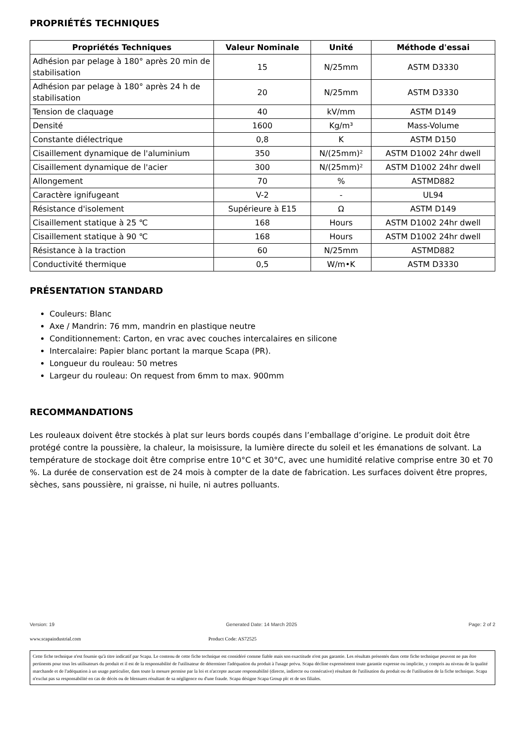PROPRIÉTÉS TECHNIQUES
| Propriétés Techniques | Valeur Nominale | Unité | Méthode d'essai |
| --- | --- | --- | --- |
| Adhésion par pelage à 180° après 20 min de stabilisation | 15 | N/25mm | ASTM D3330 |
| Adhésion par pelage à 180° après 24 h de stabilisation | 20 | N/25mm | ASTM D3330 |
| Tension de claquage | 40 | kV/mm | ASTM D149 |
| Densité | 1600 | Kg/m³ | Mass-Volume |
| Constante diélectrique | 0,8 | K | ASTM D150 |
| Cisaillement dynamique de l'aluminium | 350 | N/(25mm)² | ASTM D1002 24hr dwell |
| Cisaillement dynamique de l'acier | 300 | N/(25mm)² | ASTM D1002 24hr dwell |
| Allongement | 70 | % | ASTMD882 |
| Caractère ignifugeant | V-2 | - | UL94 |
| Résistance d'isolement | Supérieure à E15 | Ω | ASTM D149 |
| Cisaillement statique à 25 ℃ | 168 | Hours | ASTM D1002 24hr dwell |
| Cisaillement statique à 90 ℃ | 168 | Hours | ASTM D1002 24hr dwell |
| Résistance à la traction | 60 | N/25mm | ASTMD882 |
| Conductivité thermique | 0,5 | W/m•K | ASTM D3330 |
PRÉSENTATION STANDARD
Couleurs: Blanc
Axe / Mandrin: 76 mm, mandrin en plastique neutre
Conditionnement: Carton, en vrac avec couches intercalaires en silicone
Intercalaire: Papier blanc portant la marque Scapa (PR).
Longueur du rouleau: 50 metres
Largeur du rouleau: On request from 6mm to max. 900mm
RECOMMANDATIONS
Les rouleaux doivent être stockés à plat sur leurs bords coupés dans l’emballage d’origine. Le produit doit être protégé contre la poussière, la chaleur, la moisissure, la lumière directe du soleil et les émanations de solvant. La température de stockage doit être comprise entre 10°C et 30°C, avec une humidité relative comprise entre 30 et 70 %. La durée de conservation est de 24 mois à compter de la date de fabrication. Les surfaces doivent être propres, sèches, sans poussière, ni graisse, ni huile, ni autres polluants.
Version: 19 Generated Date: 14 March 2025 Page: 2 of 2
www.scapaindustrial.com Product Code: AS72525
Cette fiche technique n'est fournie qu'à titre indicatif par Scapa. Le contenu de cette fiche technique est considéré comme fiable mais son exactitude n'est pas garantie. Les résultats présentés dans cette fiche technique peuvent ne pas être pertinents pour tous les utilisateurs du produit et il est de la responsabilité de l'utilisateur de déterminer l'adéquation du produit à l'usage prévu. Scapa décline expressément toute garantie expresse ou implicite, y compris au niveau de la qualité marchande et de l'adéquation à un usage particulier, dans toute la mesure permise par la loi et n'accepte aucune responsabilité (directe, indirecte ou consécutive) résultant de l'utilisation du produit ou de l'utilisation de la fiche technique. Scapa n'exclut pas sa responsabilité en cas de décès ou de blessures résultant de sa négligence ou d'une fraude. Scapa désigne Scapa Group plc et de ses filiales.